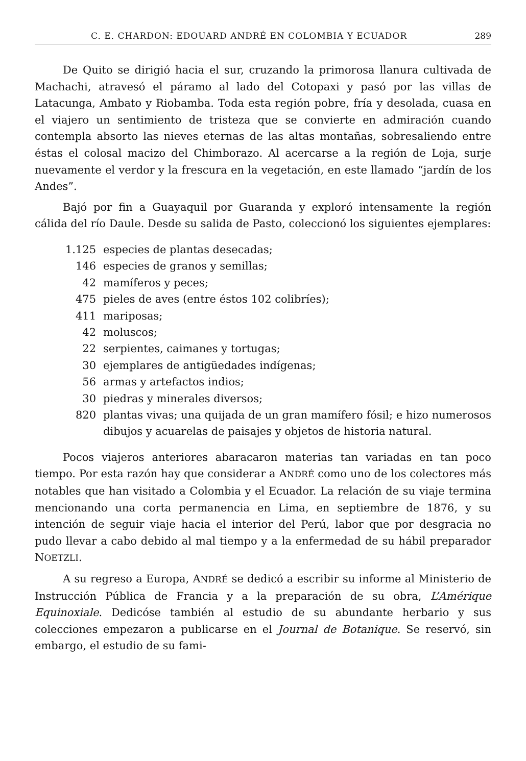C. E. CHARDON: EDOUARD ANDRÉ EN COLOMBIA Y ECUADOR 289
De Quito se dirigió hacia el sur, cruzando la primorosa llanura cultivada de Machachi, atravesó el páramo al lado del Cotopaxi y pasó por las villas de Latacunga, Ambato y Riobamba. Toda esta región pobre, fría y desolada, cuasa en el viajero un sentimiento de tristeza que se convierte en admiración cuando contempla absorto las nieves eternas de las altas montañas, sobresaliendo entre éstas el colosal macizo del Chimborazo. Al acercarse a la región de Loja, surje nuevamente el verdor y la frescura en la vegetación, en este llamado “jardín de los Andes”.
Bajó por fin a Guayaquil por Guaranda y exploró intensamente la región cálida del río Daule. Desde su salida de Pasto, coleccionó los siguientes ejemplares:
1.125 especies de plantas desecadas;
146 especies de granos y semillas;
42 mamíferos y peces;
475 pieles de aves (entre éstos 102 colibríes);
411 mariposas;
42 moluscos;
22 serpientes, caimanes y tortugas;
30 ejemplares de antigüedades indígenas;
56 armas y artefactos indios;
30 piedras y minerales diversos;
820 plantas vivas; una quijada de un gran mamífero fósil; e hizo numerosos dibujos y acuarelas de paisajes y objetos de historia natural.
Pocos viajeros anteriores abaracaron materias tan variadas en tan poco tiempo. Por esta razón hay que considerar a ANDRÉ como uno de los colectores más notables que han visitado a Colombia y el Ecuador. La relación de su viaje termina mencionando una corta permanencia en Lima, en septiembre de 1876, y su intención de seguir viaje hacia el interior del Perú, labor que por desgracia no pudo llevar a cabo debido al mal tiempo y a la enfermedad de su hábil preparador NOETZLI.
A su regreso a Europa, ANDRÉ se dedicó a escribir su informe al Ministerio de Instrucción Pública de Francia y a la preparación de su obra, L’Amérique Equinoxiale. Dedicóse también al estudio de su abundante herbario y sus colecciones empezaron a publicarse en el Journal de Botanique. Se reservó, sin embargo, el estudio de su fami-